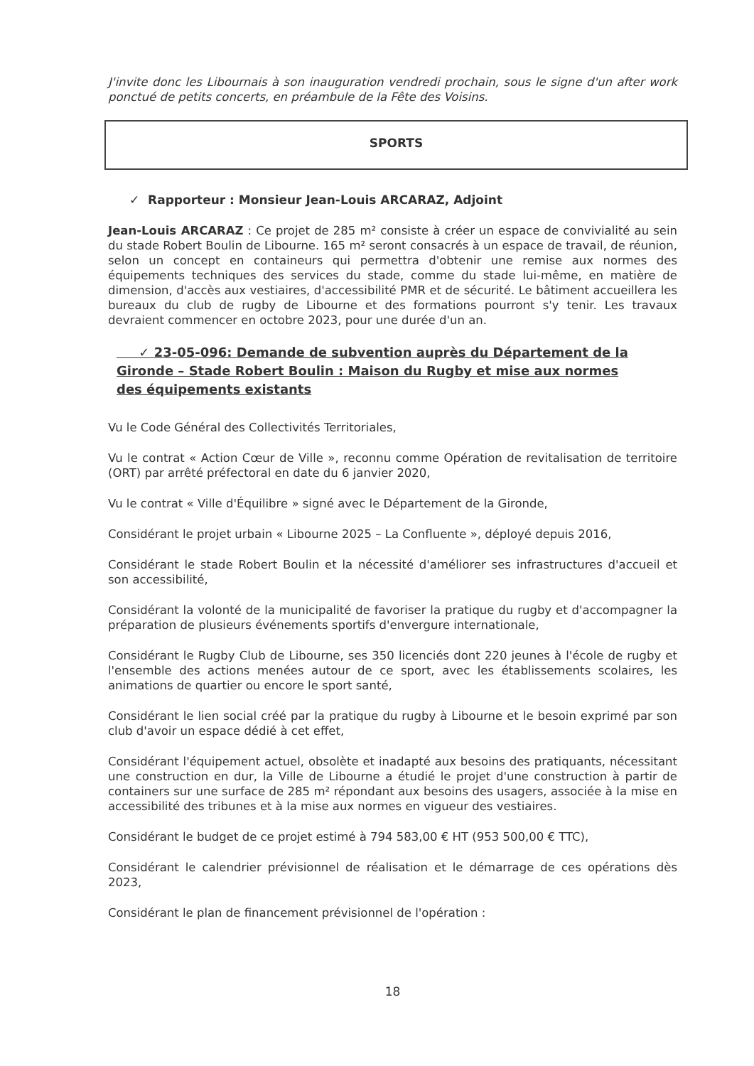J'invite donc les Libournais à son inauguration vendredi prochain, sous le signe d'un after work ponctué de petits concerts, en préambule de la Fête des Voisins.
SPORTS
✓ Rapporteur : Monsieur Jean-Louis ARCARAZ, Adjoint
Jean-Louis ARCARAZ : Ce projet de 285 m² consiste à créer un espace de convivialité au sein du stade Robert Boulin de Libourne. 165 m² seront consacrés à un espace de travail, de réunion, selon un concept en containeurs qui permettra d'obtenir une remise aux normes des équipements techniques des services du stade, comme du stade lui-même, en matière de dimension, d'accès aux vestiaires, d'accessibilité PMR et de sécurité. Le bâtiment accueillera les bureaux du club de rugby de Libourne et des formations pourront s'y tenir. Les travaux devraient commencer en octobre 2023, pour une durée d'un an.
✓ 23-05-096: Demande de subvention auprès du Département de la Gironde – Stade Robert Boulin : Maison du Rugby et mise aux normes des équipements existants
Vu le Code Général des Collectivités Territoriales,
Vu le contrat « Action Cœur de Ville », reconnu comme Opération de revitalisation de territoire (ORT) par arrêté préfectoral en date du 6 janvier 2020,
Vu le contrat « Ville d'Équilibre » signé avec le Département de la Gironde,
Considérant le projet urbain « Libourne 2025 – La Confluente », déployé depuis 2016,
Considérant le stade Robert Boulin et la nécessité d'améliorer ses infrastructures d'accueil et son accessibilité,
Considérant la volonté de la municipalité de favoriser la pratique du rugby et d'accompagner la préparation de plusieurs événements sportifs d'envergure internationale,
Considérant le Rugby Club de Libourne, ses 350 licenciés dont 220 jeunes à l'école de rugby et l'ensemble des actions menées autour de ce sport, avec les établissements scolaires, les animations de quartier ou encore le sport santé,
Considérant le lien social créé par la pratique du rugby à Libourne et le besoin exprimé par son club d'avoir un espace dédié à cet effet,
Considérant l'équipement actuel, obsolète et inadapté aux besoins des pratiquants, nécessitant une construction en dur, la Ville de Libourne a étudié le projet d'une construction à partir de containers sur une surface de 285 m² répondant aux besoins des usagers, associée à la mise en accessibilité des tribunes et à la mise aux normes en vigueur des vestiaires.
Considérant le budget de ce projet estimé à 794 583,00 € HT (953 500,00 € TTC),
Considérant le calendrier prévisionnel de réalisation et le démarrage de ces opérations dès 2023,
Considérant le plan de financement prévisionnel de l'opération :
18